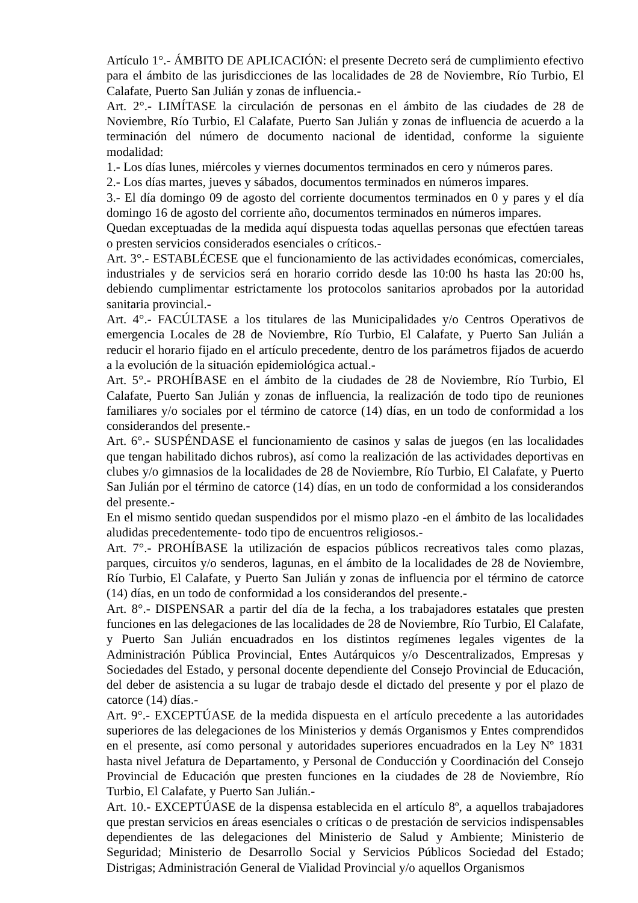Artículo 1°.- ÁMBITO DE APLICACIÓN: el presente Decreto será de cumplimiento efectivo para el ámbito de las jurisdicciones de las localidades de 28 de Noviembre, Río Turbio, El Calafate, Puerto San Julián y zonas de influencia.-
Art. 2°.- LIMÍTASE la circulación de personas en el ámbito de las ciudades de 28 de Noviembre, Río Turbio, El Calafate, Puerto San Julián y zonas de influencia de acuerdo a la terminación del número de documento nacional de identidad, conforme la siguiente modalidad:
1.- Los días lunes, miércoles y viernes documentos terminados en cero y números pares.
2.- Los días martes, jueves y sábados, documentos terminados en números impares.
3.- El día domingo 09 de agosto del corriente documentos terminados en 0 y pares y el día domingo 16 de agosto del corriente año, documentos terminados en números impares.
Quedan exceptuadas de la medida aquí dispuesta todas aquellas personas que efectúen tareas o presten servicios considerados esenciales o críticos.-
Art. 3°.- ESTABLÉCESE que el funcionamiento de las actividades económicas, comerciales, industriales y de servicios será en horario corrido desde las 10:00 hs hasta las 20:00 hs, debiendo cumplimentar estrictamente los protocolos sanitarios aprobados por la autoridad sanitaria provincial.-
Art. 4°.- FACÚLTASE a los titulares de las Municipalidades y/o Centros Operativos de emergencia Locales de 28 de Noviembre, Río Turbio, El Calafate, y Puerto San Julián a reducir el horario fijado en el artículo precedente, dentro de los parámetros fijados de acuerdo a la evolución de la situación epidemiológica actual.-
Art. 5°.- PROHÍBASE en el ámbito de la ciudades de 28 de Noviembre, Río Turbio, El Calafate, Puerto San Julián y zonas de influencia, la realización de todo tipo de reuniones familiares y/o sociales por el término de catorce (14) días, en un todo de conformidad a los considerandos del presente.-
Art. 6°.- SUSPÉNDASE el funcionamiento de casinos y salas de juegos (en las localidades que tengan habilitado dichos rubros), así como la realización de las actividades deportivas en clubes y/o gimnasios de la localidades de 28 de Noviembre, Río Turbio, El Calafate, y Puerto San Julián por el término de catorce (14) días, en un todo de conformidad a los considerandos del presente.-
En el mismo sentido quedan suspendidos por el mismo plazo -en el ámbito de las localidades aludidas precedentemente- todo tipo de encuentros religiosos.-
Art. 7°.- PROHÍBASE la utilización de espacios públicos recreativos tales como plazas, parques, circuitos y/o senderos, lagunas, en el ámbito de la localidades de 28 de Noviembre, Río Turbio, El Calafate, y Puerto San Julián y zonas de influencia por el término de catorce (14) días, en un todo de conformidad a los considerandos del presente.-
Art. 8°.- DISPENSAR a partir del día de la fecha, a los trabajadores estatales que presten funciones en las delegaciones de las localidades de 28 de Noviembre, Río Turbio, El Calafate, y Puerto San Julián encuadrados en los distintos regímenes legales vigentes de la Administración Pública Provincial, Entes Autárquicos y/o Descentralizados, Empresas y Sociedades del Estado, y personal docente dependiente del Consejo Provincial de Educación, del deber de asistencia a su lugar de trabajo desde el dictado del presente y por el plazo de catorce (14) días.-
Art. 9°.- EXCEPTÚASE de la medida dispuesta en el artículo precedente a las autoridades superiores de las delegaciones de los Ministerios y demás Organismos y Entes comprendidos en el presente, así como personal y autoridades superiores encuadrados en la Ley Nº 1831 hasta nivel Jefatura de Departamento, y Personal de Conducción y Coordinación del Consejo Provincial de Educación que presten funciones en la ciudades de 28 de Noviembre, Río Turbio, El Calafate, y Puerto San Julián.-
Art. 10.- EXCEPTÚASE de la dispensa establecida en el artículo 8º, a aquellos trabajadores que prestan servicios en áreas esenciales o críticas o de prestación de servicios indispensables dependientes de las delegaciones del Ministerio de Salud y Ambiente; Ministerio de Seguridad; Ministerio de Desarrollo Social y Servicios Públicos Sociedad del Estado; Distrigas; Administración General de Vialidad Provincial y/o aquellos Organismos